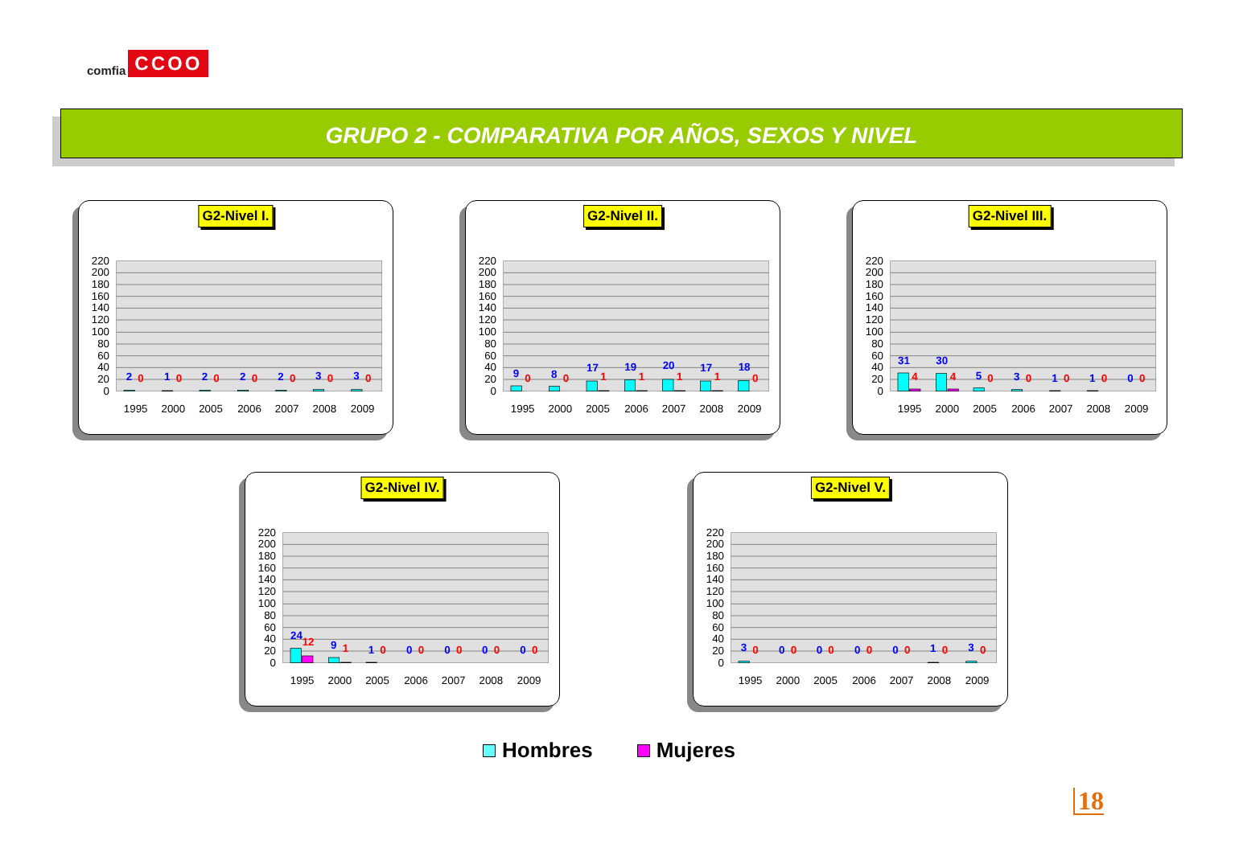comfia CCOO
GRUPO 2 - COMPARATIVA POR AÑOS, SEXOS Y NIVEL
G2-Nivel I.
220
200
180
160
140
120
100
80
60
40
20
0
2
0
1
0
2
0
2
0
2
0
3
0
3
0
1995
2000
2005
2006
2007
2008
2009
G2-Nivel II.
220
200
180
160
140
120
100
80
60
40
20
0
9
0
8
0
17
1
19
1
20
1
17
1
18
0
1995
2000
2005
2006
2007
2008
2009
G2-Nivel III.
220
200
180
160
140
120
100
80
60
40
20
0
31
4
30
4
5
0
3
0
1
0
1
0
0
0
1995
2000
2005
2006
2007
2008
2009
G2-Nivel IV.
220
200
180
160
140
120
100
80
60
40
20
0
24
12
9
1
1
0
0
0
0
0
0
0
0
0
1995
2000
2005
2006
2007
2008
2009
G2-Nivel V.
220
200
180
160
140
120
100
80
60
40
20
0
3
0
0
0
0
0
0
0
0
0
1
0
3
0
1995
2000
2005
2006
2007
2008
2009
Hombres Mujeres
18